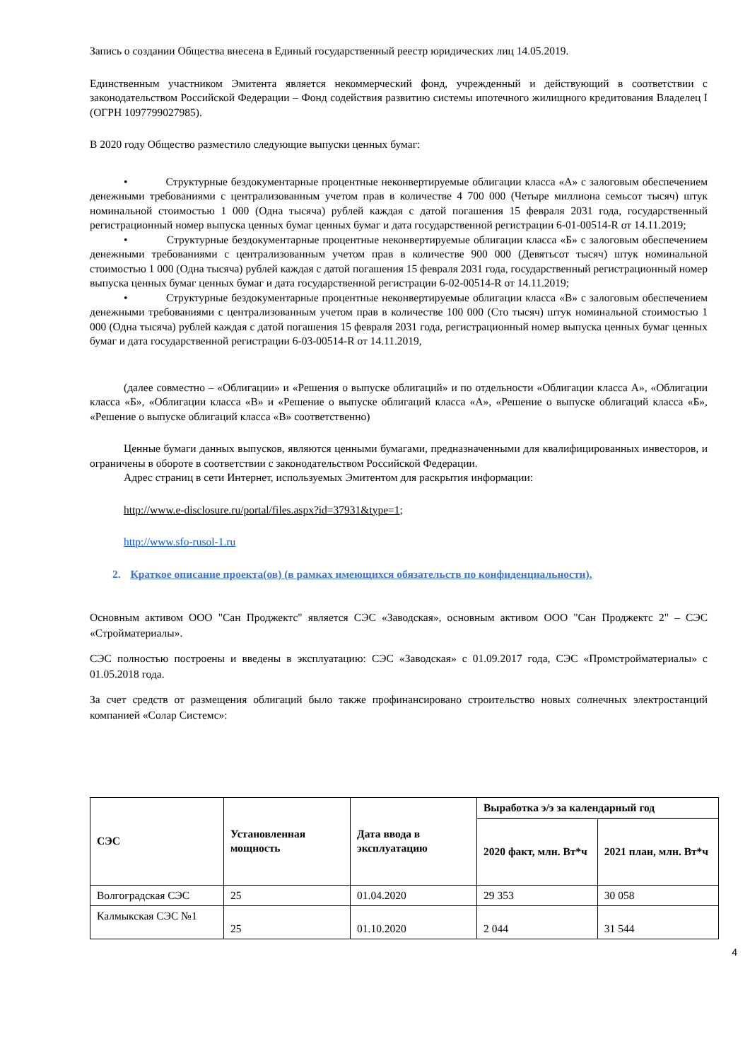Запись о создании Общества внесена в Единый государственный реестр юридических лиц 14.05.2019.
Единственным участником Эмитента является некоммерческий фонд, учрежденный и действующий в соответствии с законодательством Российской Федерации – Фонд содействия развитию системы ипотечного жилищного кредитования Владелец I (ОГРН 1097799027985).
В 2020 году Общество разместило следующие выпуски ценных бумаг:
• Структурные бездокументарные процентные неконвертируемые облигации класса «А» с залоговым обеспечением денежными требованиями с централизованным учетом прав в количестве 4 700 000 (Четыре миллиона семьсот тысяч) штук номинальной стоимостью 1 000 (Одна тысяча) рублей каждая с датой погашения 15 февраля 2031 года, государственный регистрационный номер выпуска ценных бумаг ценных бумаг и дата государственной регистрации 6-01-00514-R от 14.11.2019;
• Структурные бездокументарные процентные неконвертируемые облигации класса «Б» с залоговым обеспечением денежными требованиями с централизованным учетом прав в количестве 900 000 (Девятьсот тысяч) штук номинальной стоимостью 1 000 (Одна тысяча) рублей каждая с датой погашения 15 февраля 2031 года, государственный регистрационный номер выпуска ценных бумаг ценных бумаг и дата государственной регистрации 6-02-00514-R от 14.11.2019;
• Структурные бездокументарные процентные неконвертируемые облигации класса «В» с залоговым обеспечением денежными требованиями с централизованным учетом прав в количестве 100 000 (Сто тысяч) штук номинальной стоимостью 1 000 (Одна тысяча) рублей каждая с датой погашения 15 февраля 2031 года, регистрационный номер выпуска ценных бумаг ценных бумаг и дата государственной регистрации 6-03-00514-R от 14.11.2019,
(далее совместно – «Облигации» и «Решения о выпуске облигаций» и по отдельности «Облигации класса А», «Облигации класса «Б», «Облигации класса «В» и «Решение о выпуске облигаций класса «А», «Решение о выпуске облигаций класса «Б», «Решение о выпуске облигаций класса «В» соответственно)
Ценные бумаги данных выпусков, являются ценными бумагами, предназначенными для квалифицированных инвесторов, и ограничены в обороте в соответствии с законодательством Российской Федерации.
Адрес страниц в сети Интернет, используемых Эмитентом для раскрытия информации:
http://www.e-disclosure.ru/portal/files.aspx?id=37931&type=1;
http://www.sfo-rusol-1.ru
2. Краткое описание проекта(ов) (в рамках имеющихся обязательств по конфиденциальности).
Основным активом ООО "Сан Проджектс" является СЭС «Заводская», основным активом ООО "Сан Проджектс 2" – СЭС «Стройматериалы».
СЭС полностью построены и введены в эксплуатацию: СЭС «Заводская» с 01.09.2017 года, СЭС «Промстройматериалы» с 01.05.2018 года.
За счет средств от размещения облигаций было также профинансировано строительство новых солнечных электростанций компанией «Солар Системс»:
| СЭС | Установленная мощность | Дата ввода в эксплуатацию | Выработка э/э за календарный год | |
| --- | --- | --- | --- | --- |
| | | | 2020 факт, млн. Вт*ч | 2021 план, млн. Вт*ч |
| Волгоградская СЭС | 25 | 01.04.2020 | 29 353 | 30 058 |
| Калмыкская СЭС №1 | 25 | 01.10.2020 | 2 044 | 31 544 |
4